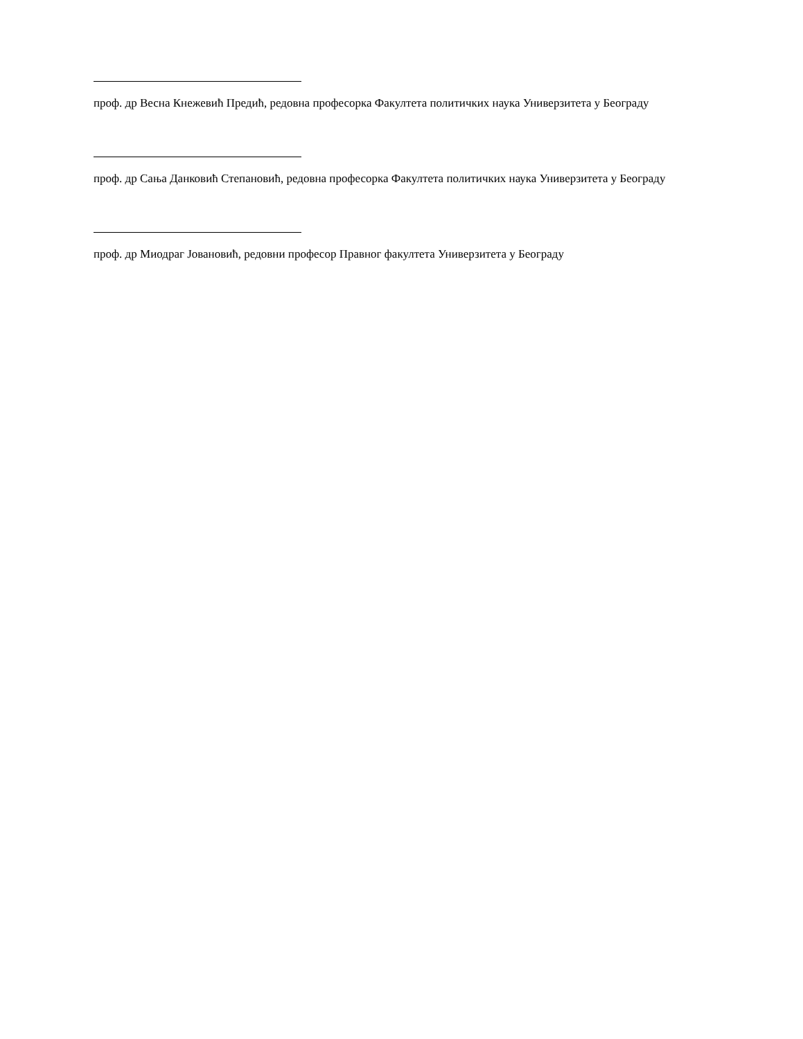проф. др Весна Кнежевић Предић, редовна професорка Факултета политичких наука Универзитета у Београду
проф. др Сања Данковић Степановић, редовна професорка Факултета политичких наука Универзитета у Београду
проф. др Миодраг Јовановић, редовни професор Правног факултета Универзитета у Београду